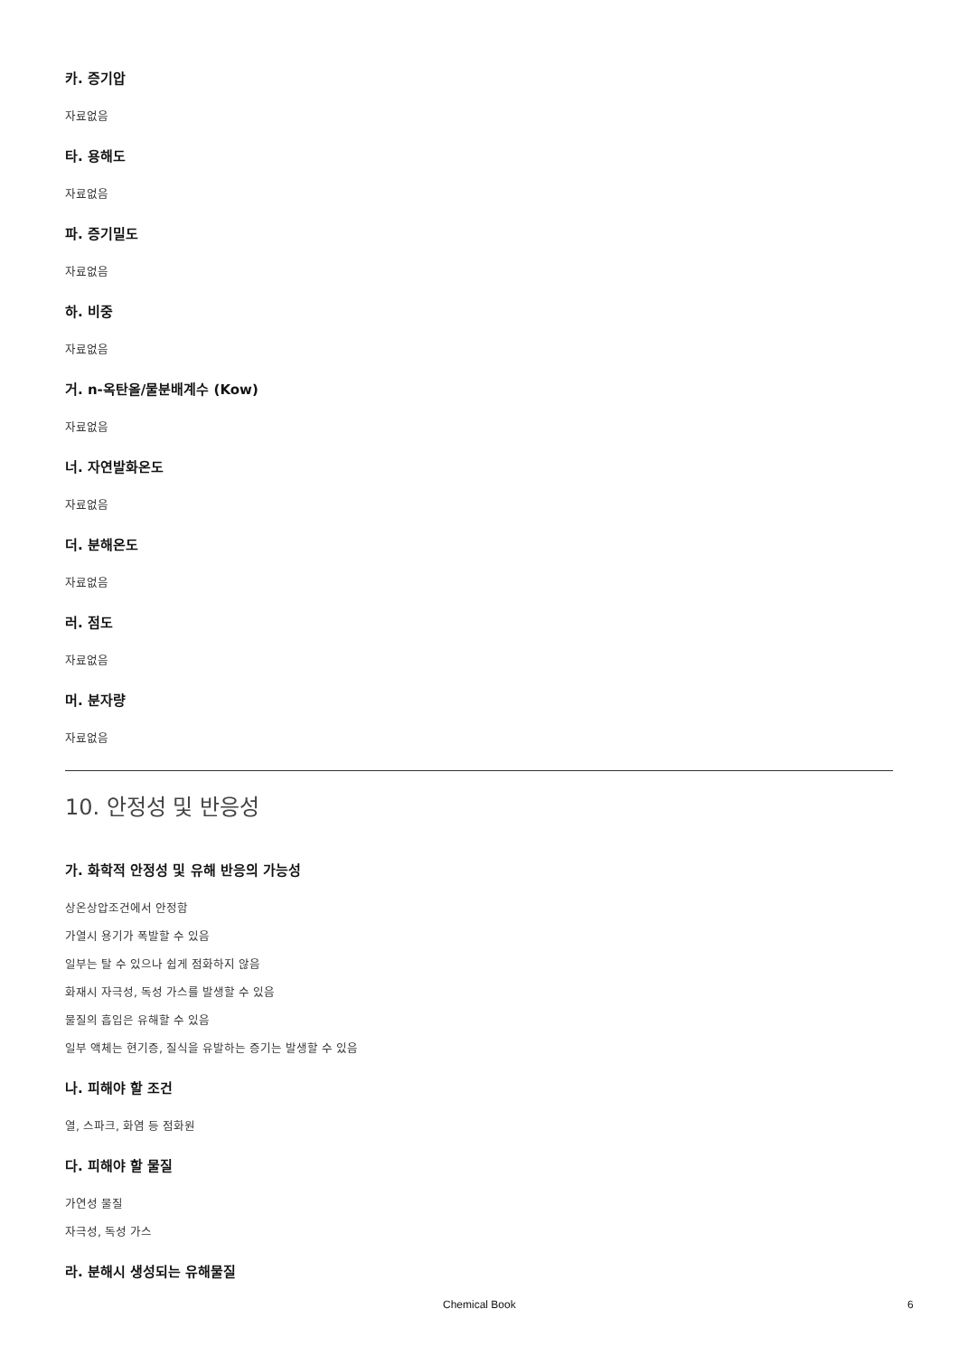카. 증기압
자료없음
타. 용해도
자료없음
파. 증기밀도
자료없음
하. 비중
자료없음
거. n-옥탄올/물분배계수 (Kow)
자료없음
너. 자연발화온도
자료없음
더. 분해온도
자료없음
러. 점도
자료없음
머. 분자량
자료없음
10. 안정성 및 반응성
가. 화학적 안정성 및 유해 반응의 가능성
상온상압조건에서 안정함
가열시 용기가 폭발할 수 있음
일부는 탈 수 있으나 쉽게 점화하지 않음
화재시 자극성, 독성 가스를 발생할 수 있음
물질의 흡입은 유해할 수 있음
일부 액체는 현기증, 질식을 유발하는 증기는 발생할 수 있음
나. 피해야 할 조건
열, 스파크, 화염 등 점화원
다. 피해야 할 물질
가연성 물질
자극성, 독성 가스
라. 분해시 생성되는 유해물질
Chemical Book 6